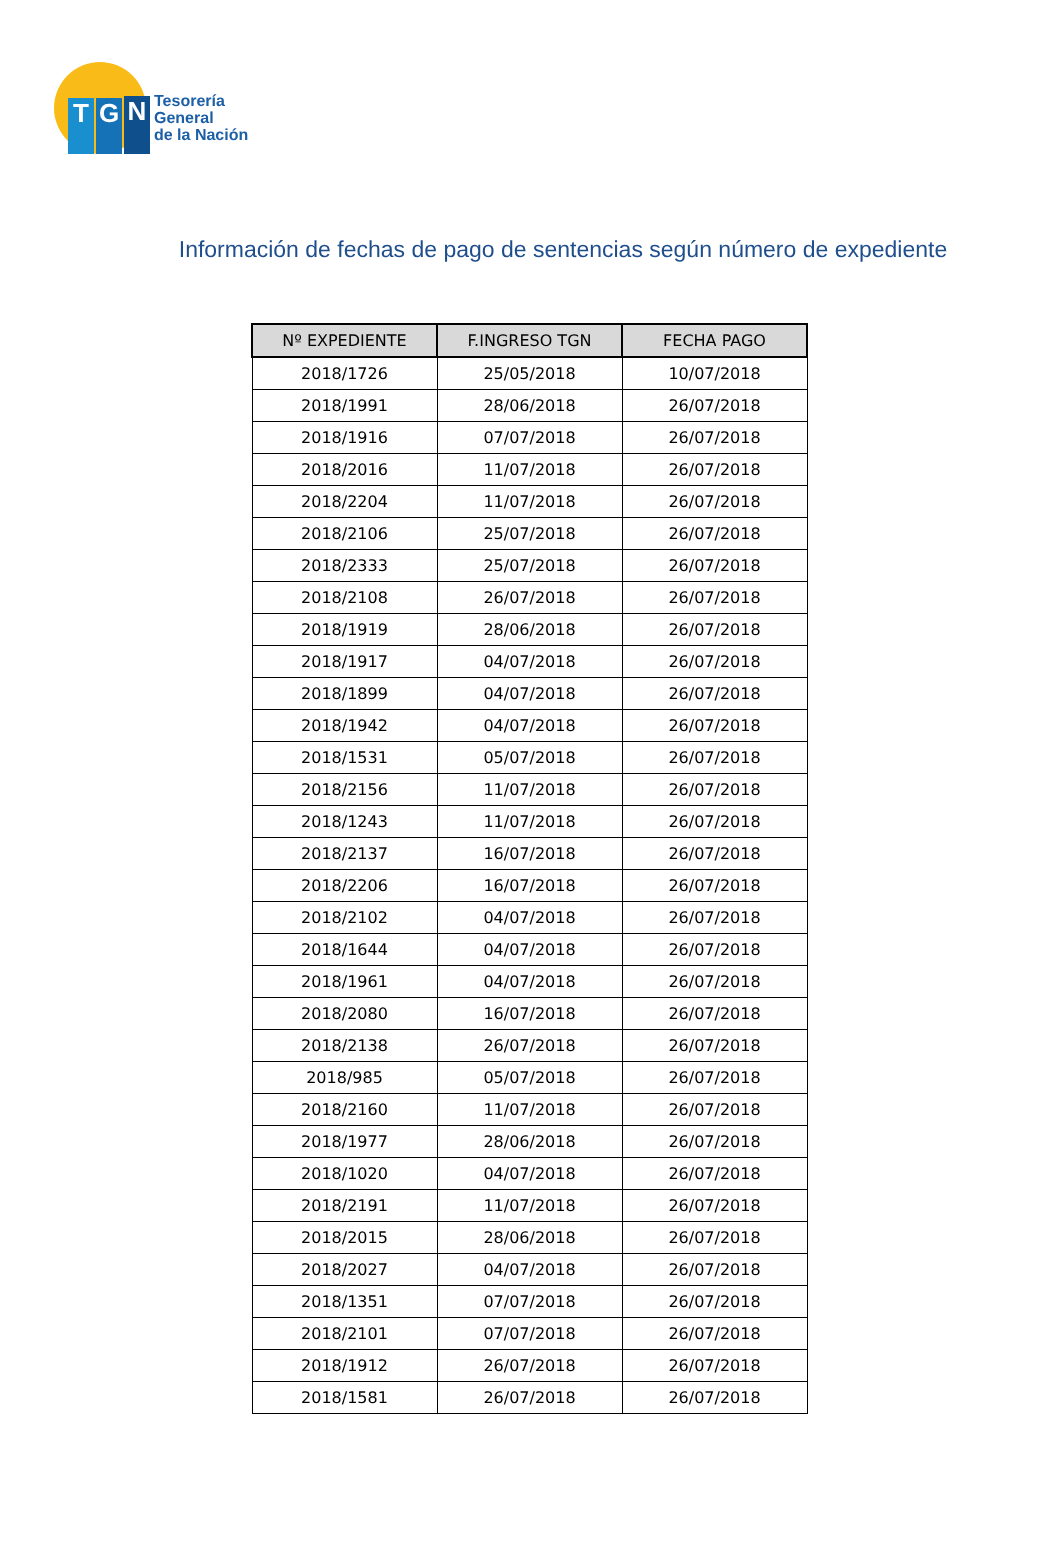T G N
Tesorería
General
de la Nación
Información de fechas de pago de sentencias según número de expediente
| Nº EXPEDIENTE | F.INGRESO TGN | FECHA PAGO |
| --- | --- | --- |
| 2018/1726 | 25/05/2018 | 10/07/2018 |
| 2018/1991 | 28/06/2018 | 26/07/2018 |
| 2018/1916 | 07/07/2018 | 26/07/2018 |
| 2018/2016 | 11/07/2018 | 26/07/2018 |
| 2018/2204 | 11/07/2018 | 26/07/2018 |
| 2018/2106 | 25/07/2018 | 26/07/2018 |
| 2018/2333 | 25/07/2018 | 26/07/2018 |
| 2018/2108 | 26/07/2018 | 26/07/2018 |
| 2018/1919 | 28/06/2018 | 26/07/2018 |
| 2018/1917 | 04/07/2018 | 26/07/2018 |
| 2018/1899 | 04/07/2018 | 26/07/2018 |
| 2018/1942 | 04/07/2018 | 26/07/2018 |
| 2018/1531 | 05/07/2018 | 26/07/2018 |
| 2018/2156 | 11/07/2018 | 26/07/2018 |
| 2018/1243 | 11/07/2018 | 26/07/2018 |
| 2018/2137 | 16/07/2018 | 26/07/2018 |
| 2018/2206 | 16/07/2018 | 26/07/2018 |
| 2018/2102 | 04/07/2018 | 26/07/2018 |
| 2018/1644 | 04/07/2018 | 26/07/2018 |
| 2018/1961 | 04/07/2018 | 26/07/2018 |
| 2018/2080 | 16/07/2018 | 26/07/2018 |
| 2018/2138 | 26/07/2018 | 26/07/2018 |
| 2018/985 | 05/07/2018 | 26/07/2018 |
| 2018/2160 | 11/07/2018 | 26/07/2018 |
| 2018/1977 | 28/06/2018 | 26/07/2018 |
| 2018/1020 | 04/07/2018 | 26/07/2018 |
| 2018/2191 | 11/07/2018 | 26/07/2018 |
| 2018/2015 | 28/06/2018 | 26/07/2018 |
| 2018/2027 | 04/07/2018 | 26/07/2018 |
| 2018/1351 | 07/07/2018 | 26/07/2018 |
| 2018/2101 | 07/07/2018 | 26/07/2018 |
| 2018/1912 | 26/07/2018 | 26/07/2018 |
| 2018/1581 | 26/07/2018 | 26/07/2018 |